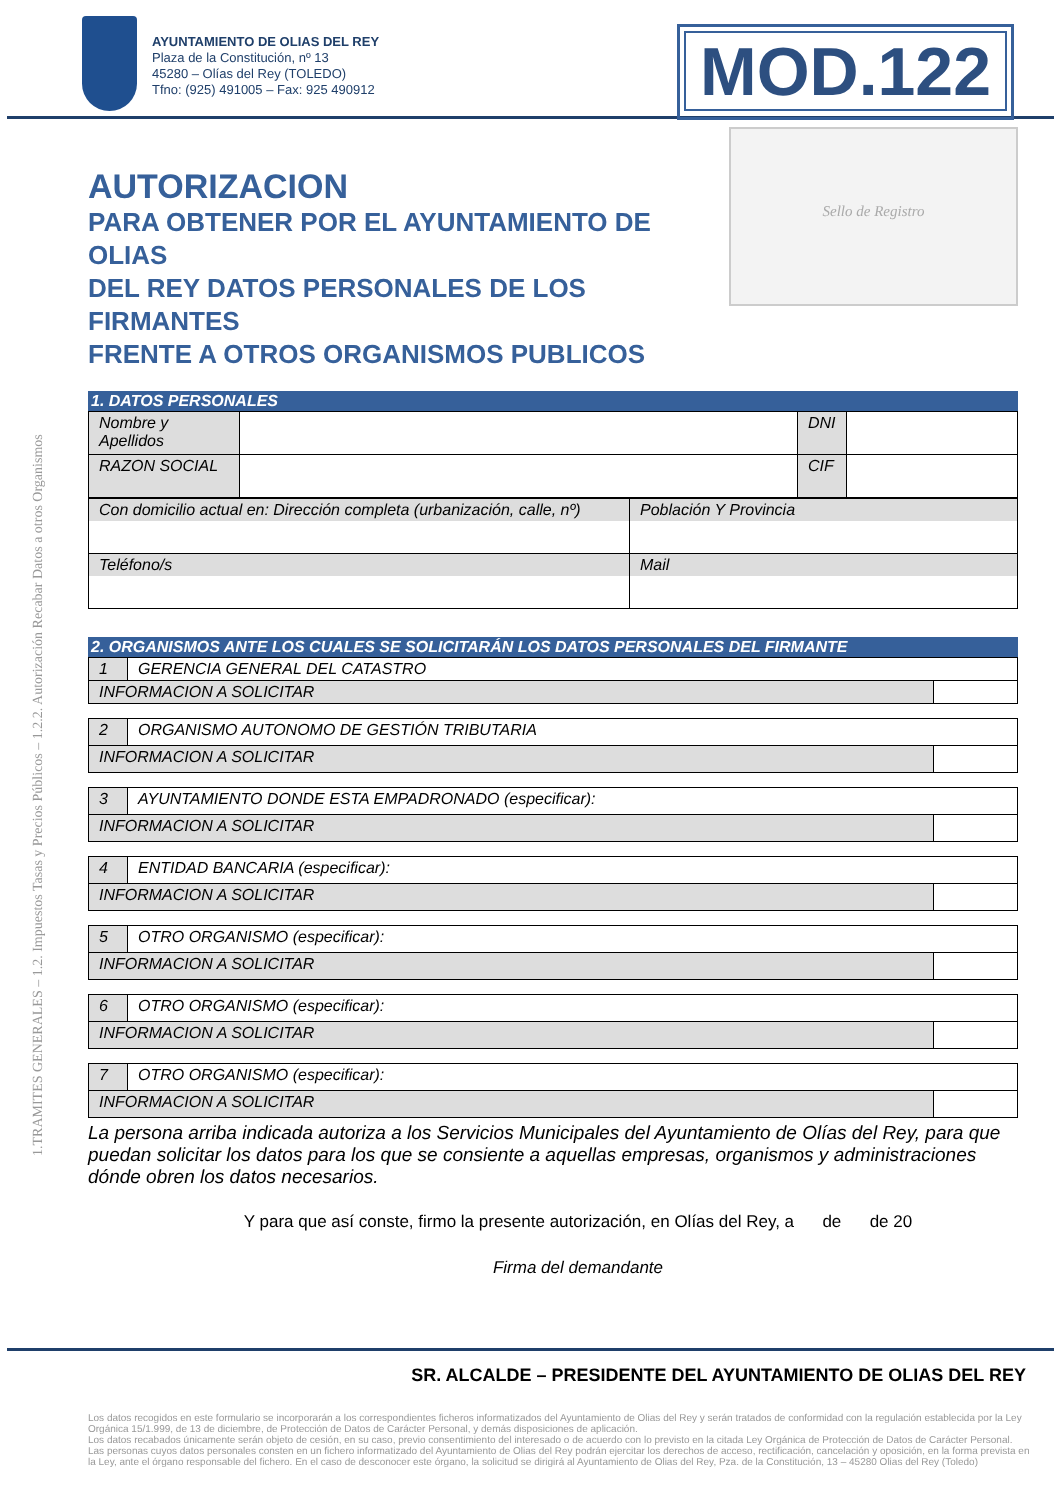1.TRAMITES GENERALES – 1.2. Impuestos Tasas y Precios Públicos – 1.2.2. Autorización Recabar Datos a otros Organismos
AYUNTAMIENTO DE OLIAS DEL REY
Plaza de la Constitución, nº 13
45280 – Olías del Rey (TOLEDO)
Tfno: (925) 491005 – Fax: 925 490912
MOD.122
AUTORIZACION
PARA OBTENER POR EL AYUNTAMIENTO DE OLIAS
DEL REY DATOS PERSONALES DE LOS FIRMANTES
FRENTE A OTROS ORGANISMOS PUBLICOS
Sello de Registro
1. DATOS PERSONALES
| Nombre y Apellidos | | DNI | |
| RAZON SOCIAL | | CIF | |
| Con domicilio actual en: Dirección completa (urbanización, calle, nº) | Población Y Provincia |
| Teléfono/s | Mail |
2. ORGANISMOS ANTE LOS CUALES SE SOLICITARÁN LOS DATOS PERSONALES DEL FIRMANTE
| 1 | GERENCIA GENERAL DEL CATASTRO | |
| INFORMACION A SOLICITAR | | |
| 2 | ORGANISMO AUTONOMO DE GESTIÓN TRIBUTARIA | |
| INFORMACION A SOLICITAR | | |
| 3 | AYUNTAMIENTO DONDE ESTA EMPADRONADO (especificar): | |
| INFORMACION A SOLICITAR | | |
| 4 | ENTIDAD BANCARIA (especificar): | |
| INFORMACION A SOLICITAR | | |
| 5 | OTRO ORGANISMO (especificar): | |
| INFORMACION A SOLICITAR | | |
| 6 | OTRO ORGANISMO (especificar): | |
| INFORMACION A SOLICITAR | | |
| 7 | OTRO ORGANISMO (especificar): | |
| INFORMACION A SOLICITAR | | |
La persona arriba indicada autoriza a los Servicios Municipales del Ayuntamiento de Olías del Rey, para que puedan solicitar los datos para los que se consiente a aquellas empresas, organismos y administraciones dónde obren los datos necesarios.
Y para que así conste, firmo la presente autorización, en Olías del Rey, a de de 20
Firma del demandante
SR. ALCALDE – PRESIDENTE DEL AYUNTAMIENTO DE OLIAS DEL REY
Los datos recogidos en este formulario se incorporarán a los correspondientes ficheros informatizados del Ayuntamiento de Olias del Rey y serán tratados de conformidad con la regulación establecida por la Ley Orgánica 15/1.999, de 13 de diciembre, de Protección de Datos de Carácter Personal, y demás disposiciones de aplicación.
Los datos recabados únicamente serán objeto de cesión, en su caso, previo consentimiento del interesado o de acuerdo con lo previsto en la citada Ley Orgánica de Protección de Datos de Carácter Personal.
Las personas cuyos datos personales consten en un fichero informatizado del Ayuntamiento de Olias del Rey podrán ejercitar los derechos de acceso, rectificación, cancelación y oposición, en la forma prevista en la Ley, ante el órgano responsable del fichero. En el caso de desconocer este órgano, la solicitud se dirigirá al Ayuntamiento de Olias del Rey, Pza. de la Constitución, 13 – 45280 Olias del Rey (Toledo)